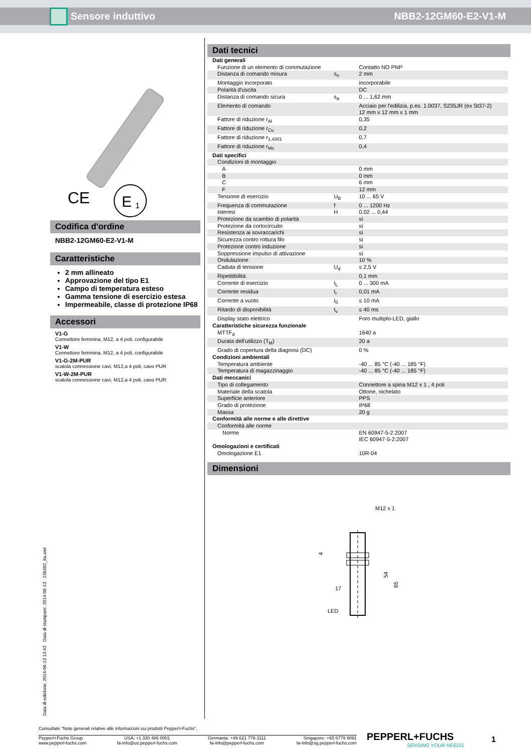Sensore induttivo NBB2-12GM60-E2-V1-M
CE
E
1
Codifica d'ordine
NBB2-12GM60-E2-V1-M
Caratteristiche
2 mm allineato
Approvazione del tipo E1
Campo di temperatura esteso
Gamma tensione di esercizio estesa
Impermeabile, classe di protezione IP68
Accessori
V1-G
Connettore femmina, M12, a 4 poli, configurabile
V1-W
Connettore femmina, M12, a 4 poli, configurabile
V1-G-2M-PUR
scatola connessione cavi, M12,a 4 poli, cavo PUR
V1-W-2M-PUR
scatola connessione cavi, M12,a 4 poli, cavo PUR
Dati tecnici
| Dati generali | | |
| Funzione di un elemento di commutazione | | Contatto NO PNP |
| Distanza di comando misura | s<sub>n</sub> | 2 mm |
| Montaggio incorporato | | incorporabile |
| Polarità d'uscita | | DC |
| Distanza di comando sicura | s<sub>a</sub> | 0 ... 1,62 mm |
| Elemento di comando | | Acciaio per l'edilizia, p.es. 1.0037, S235JR (ex St37-2) 12 mm x 12 mm x 1 mm |
| Fattore di riduzione r<sub>Al</sub> | | 0,35 |
| Fattore di riduzione r<sub>Cu</sub> | | 0,2 |
| Fattore di riduzione r<sub>1.4301</sub> | | 0,7 |
| Fattore di riduzione r<sub>Ms</sub> | | 0,4 |
| Dati specifici | | |
| Condizioni di montaggio | | |
| A | | 0 mm |
| B | | 0 mm |
| C | | 6 mm |
| F | | 12 mm |
| Tensione di esercizio | U<sub>B</sub> | 10 ... 65 V |
| Frequenza di commutazione | f | 0 ... 1200 Hz |
| Isteresi | H | 0,02 ... 0,44 |
| Protezione da scambio di polarità | | sì |
| Protezione da cortocircuito | | sì |
| Resistenza ai sovraccarichi | | sì |
| Sicurezza contro rottura filo | | sì |
| Protezione contro induzione | | sì |
| Soppressione impulso di attivazione | | sì |
| Ondulazione | | 10 % |
| Caduta di tensione | U<sub>d</sub> | ≤ 2,5 V |
| Ripetitibilità | | 0,1 mm |
| Corrente di esercizio | I<sub>L</sub> | 0 ... 300 mA |
| Corrente residua | I<sub>r</sub> | 0,01 mA |
| Corrente a vuoto | I<sub>0</sub> | ≤ 10 mA |
| Ritardo di disponibilità | t<sub>v</sub> | ≤ 40 ms |
| Display stato elettrico | | Foro multiplo-LED, giallo |
| Caratteristiche sicurezza funzionale | | |
| MTTF<sub>d</sub> | | 1640 a |
| Durata dell'utilizzo (T<sub>M</sub>) | | 20 a |
| Grado di copertura della diagnosi (DC) | | 0 % |
| Condizioni ambientali | | |
| Temperatura ambiente | | -40 ... 85 °C (-40 ... 185 °F) |
| Temperatura di magazzinaggio | | -40 ... 85 °C (-40 ... 185 °F) |
| Dati meccanici | | |
| Tipo di collegamento | | Connettore a spina M12 x 1 , 4 poli |
| Materiale della scatola | | Ottone, nichelato |
| Superficie anteriore | | PPS |
| Grado di protezione | | IP68 |
| Massa | | 20 g |
| Conformità alle norme e alle direttive | | |
| Conformità alle norme | | |
| Norme | | EN 60947-5-2:2007 IEC 60947-5-2:2007 |
| Omologazioni e certificati | | |
| Omologazione E1 | | 10R-04 |
Dimensioni
M12 x 1
54
65
4
17
LED
Data di edizione: 2014-06-13 13:43 Data di stampare: 2014-06-13 236482_ita.xml
Consultate "Note generali relative alle informazioni sui prodotti Pepperl+Fuchs".
Pepperl+Fuchs Group
www.pepperl-fuchs.com USA: +1 330 486 0001
fa-info@us.pepperl-fuchs.com Germania: +49 621 776-1111
fa-info@pepperl-fuchs.com Singapore: +65 6779 9091
fa-info@sg.pepperl-fuchs.com
PEPPERL+FUCHS
SENSING YOUR NEEDS
1